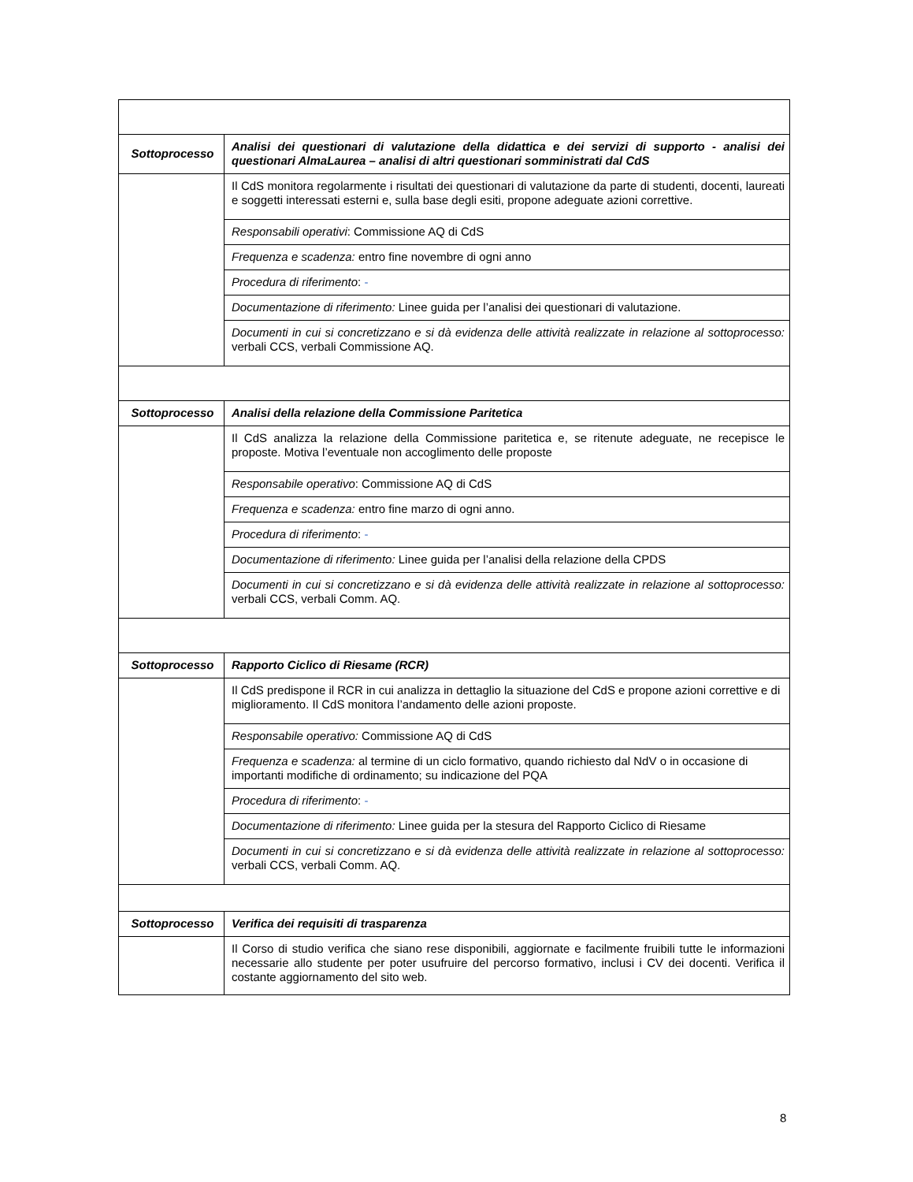| Sottoprocesso | Analisi dei questionari di valutazione della didattica e dei servizi di supporto - analisi dei questionari AlmaLaurea – analisi di altri questionari somministrati dal CdS |
| | Il CdS monitora regolarmente i risultati dei questionari di valutazione da parte di studenti, docenti, laureati e soggetti interessati esterni e, sulla base degli esiti, propone adeguate azioni correttive. |
| | Responsabili operativi : Commissione AQ di CdS |
| | Frequenza e scadenza: entro fine novembre di ogni anno |
| | Procedura di riferimento : - |
| | Documentazione di riferimento: Linee guida per l’analisi dei questionari di valutazione. |
| | Documenti in cui si concretizzano e si dà evidenza delle attività realizzate in relazione al sottoprocesso: verbali CCS, verbali Commissione AQ. |
| Sottoprocesso | Analisi della relazione della Commissione Paritetica |
| | Il CdS analizza la relazione della Commissione paritetica e, se ritenute adeguate, ne recepisce le proposte. Motiva l’eventuale non accoglimento delle proposte |
| | Responsabile operativo : Commissione AQ di CdS |
| | Frequenza e scadenza: entro fine marzo di ogni anno. |
| | Procedura di riferimento : - |
| | Documentazione di riferimento: Linee guida per l’analisi della relazione della CPDS |
| | Documenti in cui si concretizzano e si dà evidenza delle attività realizzate in relazione al sottoprocesso: verbali CCS, verbali Comm. AQ. |
| Sottoprocesso | Rapporto Ciclico di Riesame (RCR) |
| | Il CdS predispone il RCR in cui analizza in dettaglio la situazione del CdS e propone azioni correttive e di miglioramento. Il CdS monitora l’andamento delle azioni proposte. |
| | Responsabile operativo: Commissione AQ di CdS |
| | Frequenza e scadenza: al termine di un ciclo formativo, quando richiesto dal NdV o in occasione di importanti modifiche di ordinamento; su indicazione del PQA |
| | Procedura di riferimento : - |
| | Documentazione di riferimento: Linee guida per la stesura del Rapporto Ciclico di Riesame |
| | Documenti in cui si concretizzano e si dà evidenza delle attività realizzate in relazione al sottoprocesso: verbali CCS, verbali Comm. AQ. |
| Sottoprocesso | Verifica dei requisiti di trasparenza |
| | Il Corso di studio verifica che siano rese disponibili, aggiornate e facilmente fruibili tutte le informazioni necessarie allo studente per poter usufruire del percorso formativo, inclusi i CV dei docenti. Verifica il costante aggiornamento del sito web. |
8